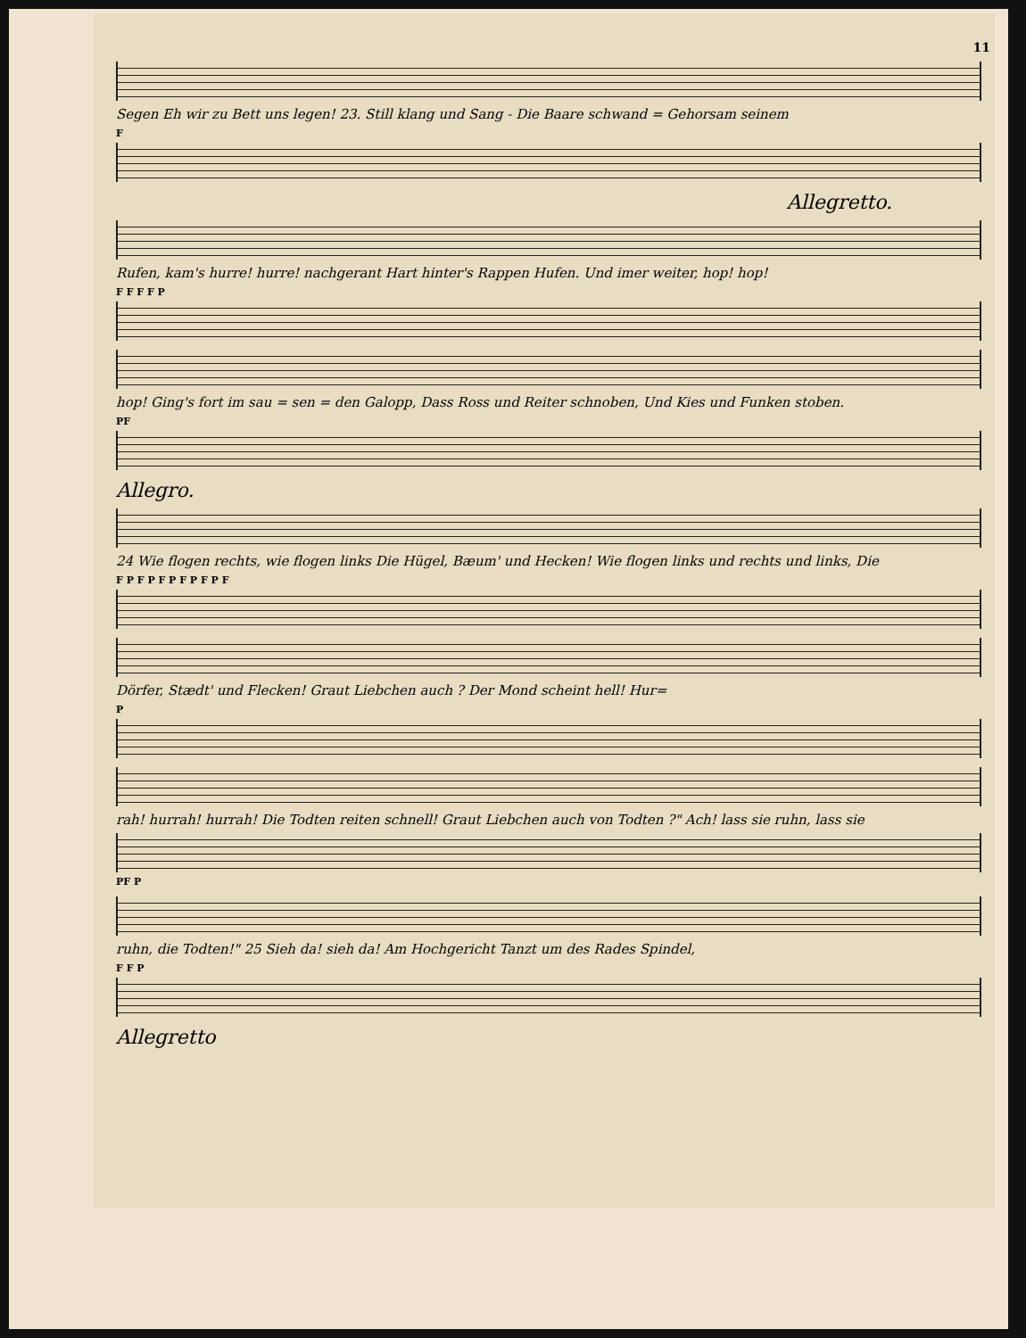11
Segen Eh wir zu Bett uns legen! 23. Still klang und Sang - Die Baare schwand = Gehorsam seinem
F
Allegretto.
Rufen, kam's hurre! hurre! nachgerant Hart hinter's Rappen Hufen. Und imer weiter, hop! hop!
F F F F P
hop! Ging's fort im sau = sen = den Galopp, Dass Ross und Reiter schnoben, Und Kies und Funken stoben.
PF
Allegro.
24 Wie flogen rechts, wie flogen links Die Hügel, Bæum' und Hecken! Wie flogen links und rechts und links, Die
F P F P F P F P F P F
Dörfer, Stædt' und Flecken! Graut Liebchen auch ? Der Mond scheint hell! Hur=
P
rah! hurrah! hurrah! Die Todten reiten schnell! Graut Liebchen auch von Todten ?" Ach! lass sie ruhn, lass sie
PF P
ruhn, die Todten!" 25 Sieh da! sieh da! Am Hochgericht Tanzt um des Rades Spindel,
F F P
Allegretto